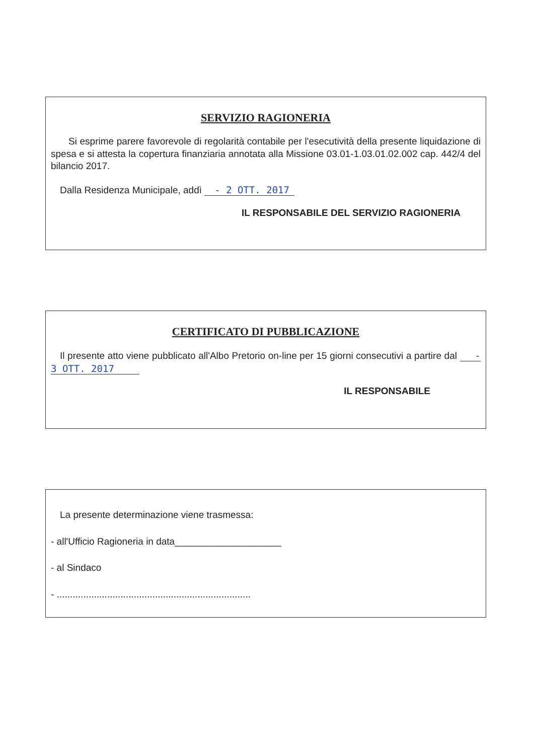SERVIZIO RAGIONERIA
Si esprime parere favorevole di regolarità contabile per l'esecutività della presente liquidazione di spesa e si attesta la copertura finanziaria annotata alla Missione 03.01-1.03.01.02.002 cap. 442/4 del bilancio 2017.
Dalla Residenza Municipale, addì - 2 OTT. 2017
IL RESPONSABILE DEL SERVIZIO RAGIONERIA
CERTIFICATO DI PUBBLICAZIONE
Il presente atto viene pubblicato all'Albo Pretorio on-line per 15 giorni consecutivi a partire dal - 3 OTT. 2017
IL RESPONSABILE
La presente determinazione viene trasmessa:
- all'Ufficio Ragioneria in data____________________
- al Sindaco
- .........................................................................